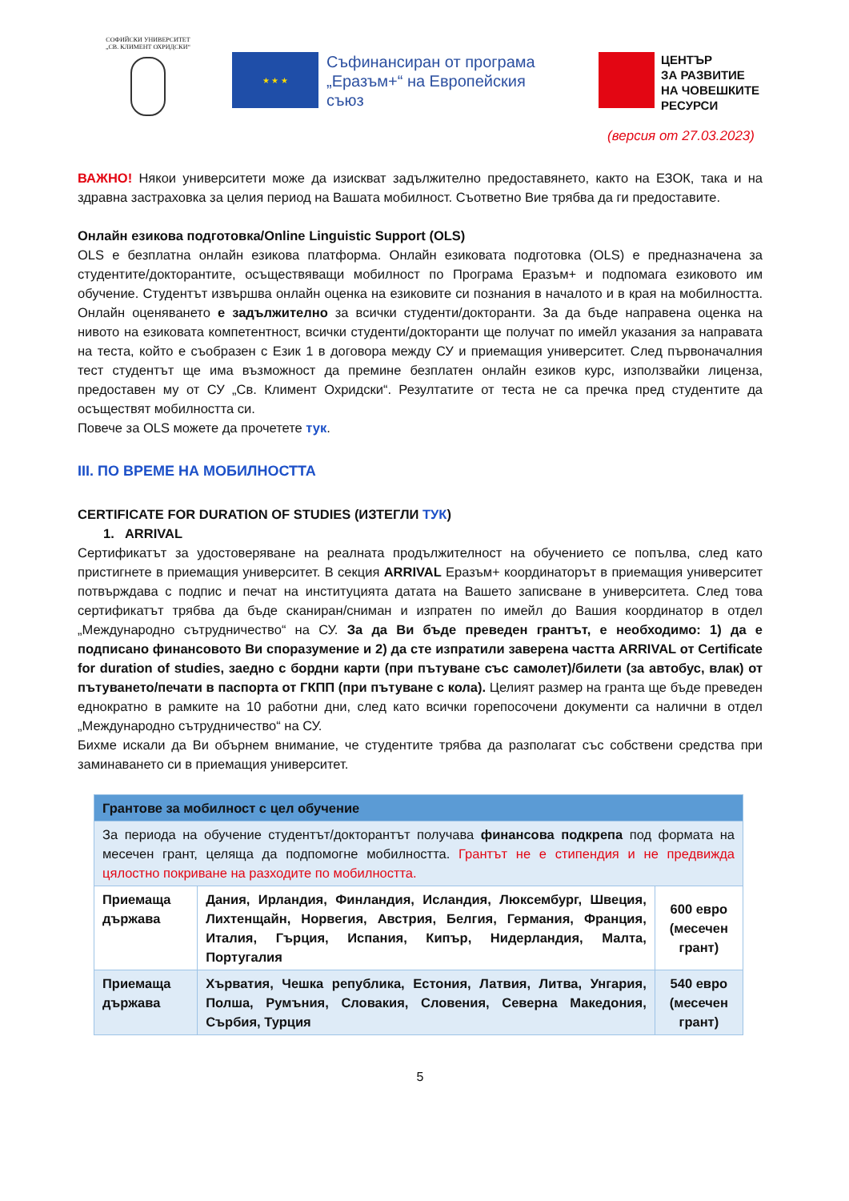СОФИЙСКИ УНИВЕРСИТЕТ
„СВ. КЛИМЕНТ ОХРИДСКИ“
★ ★ ★
Съфинансиран от програма „Еразъм+“ на Европейския съюз
ЦЕНТЪР
ЗА РАЗВИТИЕ
НА ЧОВЕШКИТЕ
РЕСУРСИ
(версия от 27.03.2023)
ВАЖНО! Някои университети може да изискват задължително предоставянето, както на ЕЗОК, така и на здравна застраховка за целия период на Вашата мобилност. Съответно Вие трябва да ги предоставите.
Онлайн езикова подготовка/Online Linguistic Support (OLS)
OLS е безплатна онлайн езикова платформа. Онлайн езиковата подготовка (OLS) е предназначена за студентите/докторантите, осъществяващи мобилност по Програма Еразъм+ и подпомага езиковото им обучение. Студентът извършва онлайн оценка на езиковите си познания в началото и в края на мобилността. Онлайн оценяването е задължително за всички студенти/докторанти. За да бъде направена оценка на нивото на езиковата компетентност, всички студенти/докторанти ще получат по имейл указания за направата на теста, който е съобразен с Език 1 в договора между СУ и приемащия университет. След първоначалния тест студентът ще има възможност да премине безплатен онлайн езиков курс, използвайки лиценза, предоставен му от СУ „Св. Климент Охридски“. Резултатите от теста не са пречка пред студентите да осъществят мобилността си.
Повече за OLS можете да прочетете тук.
III. ПО ВРЕМЕ НА МОБИЛНОСТТА
CERTIFICATE FOR DURATION OF STUDIES (ИЗТЕГЛИ ТУК)
1. ARRIVAL
Сертификатът за удостоверяване на реалната продължителност на обучението се попълва, след като пристигнете в приемащия университет. В секция ARRIVAL Еразъм+ координаторът в приемащия университет потвърждава с подпис и печат на институцията датата на Вашето записване в университета. След това сертификатът трябва да бъде сканиран/сниман и изпратен по имейл до Вашия координатор в отдел „Международно сътрудничество“ на СУ. За да Ви бъде преведен грантът, е необходимо: 1) да е подписано финансовото Ви споразумение и 2) да сте изпратили заверена частта ARRIVAL от Certificate for duration of studies, заедно с бордни карти (при пътуване със самолет)/билети (за автобус, влак) от пътуването/печати в паспорта от ГКПП (при пътуване с кола). Целият размер на гранта ще бъде преведен еднократно в рамките на 10 работни дни, след като всички горепосочени документи са налични в отдел „Международно сътрудничество“ на СУ.
Бихме искали да Ви обърнем внимание, че студентите трябва да разполагат със собствени средства при заминаването си в приемащия университет.
| Грантове за мобилност с цел обучение | | |
| --- | --- | --- |
| За периода на обучение студентът/докторантът получава финансова подкрепа под формата на месечен грант, целяща да подпомогне мобилността. Грантът не е стипендия и не предвижда цялостно покриване на разходите по мобилността. | | |
| Приемаща държава | Дания, Ирландия, Финландия, Исландия, Люксембург, Швеция, Лихтенщайн, Норвегия, Австрия, Белгия, Германия, Франция, Италия, Гърция, Испания, Кипър, Нидерландия, Малта, Португалия | 600 евро (месечен грант) |
| Приемаща държава | Хърватия, Чешка република, Естония, Латвия, Литва, Унгария, Полша, Румъния, Словакия, Словения, Северна Македония, Сърбия, Турция | 540 евро (месечен грант) |
5